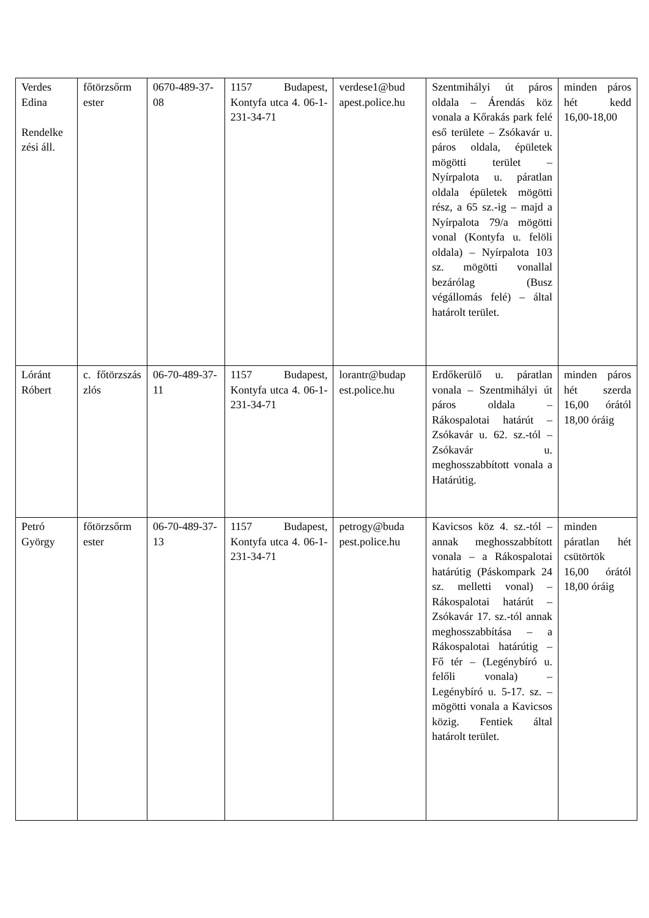| Verdes Edina Rendelke zési áll. | főtörzsőrm ester | 0670-489-37-08 | 1157 Budapest, Kontyfa utca 4. 06-1-231-34-71 | verdese1@bud apest.police.hu | Szentmihályi út páros oldala – Árendás köz vonala a Kőrakás park felé eső területe – Zsókavár u. páros oldala, épületek mögötti terület – Nyírpalota u. páratlan oldala épületek mögötti rész, a 65 sz.-ig – majd a Nyírpalota 79/a mögötti vonal (Kontyfa u. felöli oldala) – Nyírpalota 103 sz. mögötti vonallal bezárólag (Busz végállomás felé) – által határolt terület. | minden páros hét kedd 16,00-18,00 |
| Lóránt Róbert | c. főtörzszás zlós | 06-70-489-37-11 | 1157 Budapest, Kontyfa utca 4. 06-1-231-34-71 | lorantr@budap est.police.hu | Erdőkerülő u. páratlan vonala – Szentmihályi út páros oldala – Rákospalotai határút – Zsókavár u. 62. sz.-tól – Zsókavár u. meghosszabbított vonala a Határútig. | minden páros hét szerda 16,00 órától 18,00 óráig |
| Petró György | főtörzsőrm ester | 06-70-489-37-13 | 1157 Budapest, Kontyfa utca 4. 06-1-231-34-71 | petrogy@buda pest.police.hu | Kavicsos köz 4. sz.-tól – annak meghosszabbított vonala – a Rákospalotai határútig (Páskompark 24 sz. melletti vonal) – Rákospalotai határút – Zsókavár 17. sz.-tól annak meghosszabbítása – a Rákospalotai határútig – Fő tér – (Legénybíró u. felőli vonala) – Legénybíró u. 5-17. sz. – mögötti vonala a Kavicsos közig. Fentiek által határolt terület. | minden páratlan hét csütörtök 16,00 órától 18,00 óráig |